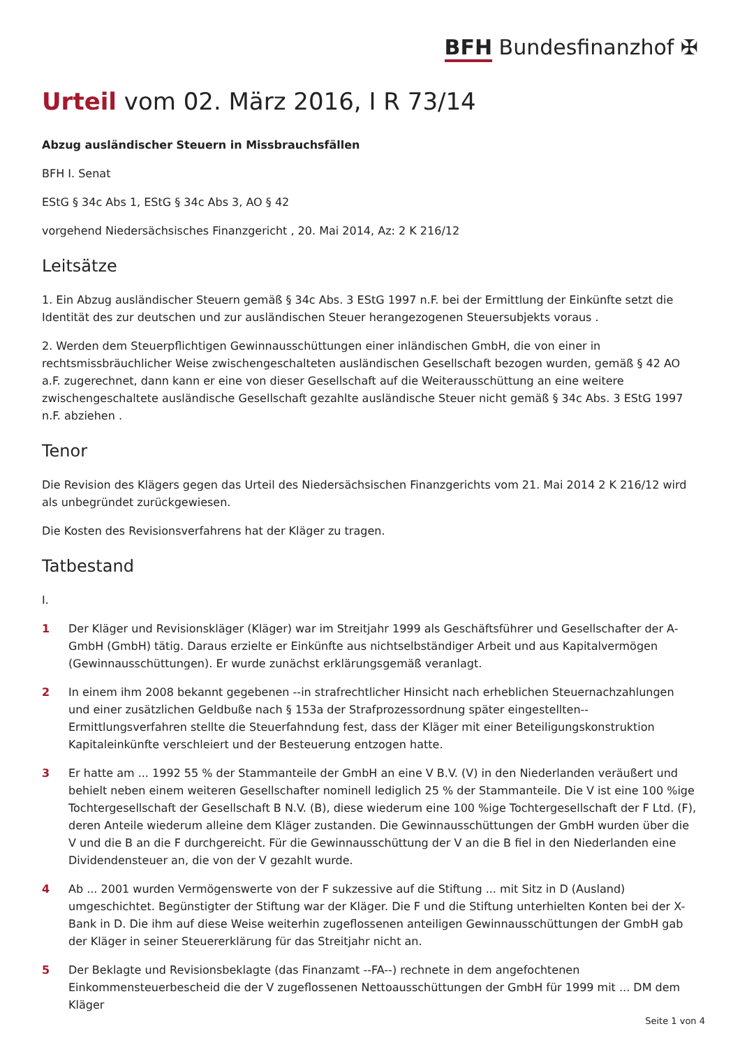BFH Bundesfinanzhof ✠
Urteil vom 02. März 2016, I R 73/14
Abzug ausländischer Steuern in Missbrauchsfällen
BFH I. Senat
EStG § 34c Abs 1, EStG § 34c Abs 3, AO § 42
vorgehend Niedersächsisches Finanzgericht , 20. Mai 2014, Az: 2 K 216/12
Leitsätze
1. Ein Abzug ausländischer Steuern gemäß § 34c Abs. 3 EStG 1997 n.F. bei der Ermittlung der Einkünfte setzt die Identität des zur deutschen und zur ausländischen Steuer herangezogenen Steuersubjekts voraus .
2. Werden dem Steuerpflichtigen Gewinnausschüttungen einer inländischen GmbH, die von einer in rechtsmissbräuchlicher Weise zwischengeschalteten ausländischen Gesellschaft bezogen wurden, gemäß § 42 AO a.F. zugerechnet, dann kann er eine von dieser Gesellschaft auf die Weiterausschüttung an eine weitere zwischengeschaltete ausländische Gesellschaft gezahlte ausländische Steuer nicht gemäß § 34c Abs. 3 EStG 1997 n.F. abziehen .
Tenor
Die Revision des Klägers gegen das Urteil des Niedersächsischen Finanzgerichts vom 21. Mai 2014 2 K 216/12 wird als unbegründet zurückgewiesen.
Die Kosten des Revisionsverfahrens hat der Kläger zu tragen.
Tatbestand
I.
1 Der Kläger und Revisionskläger (Kläger) war im Streitjahr 1999 als Geschäftsführer und Gesellschafter der A-GmbH (GmbH) tätig. Daraus erzielte er Einkünfte aus nichtselbständiger Arbeit und aus Kapitalvermögen (Gewinnausschüttungen). Er wurde zunächst erklärungsgemäß veranlagt.
2 In einem ihm 2008 bekannt gegebenen --in strafrechtlicher Hinsicht nach erheblichen Steuernachzahlungen und einer zusätzlichen Geldbuße nach § 153a der Strafprozessordnung später eingestellten-- Ermittlungsverfahren stellte die Steuerfahndung fest, dass der Kläger mit einer Beteiligungskonstruktion Kapitaleinkünfte verschleiert und der Besteuerung entzogen hatte.
3 Er hatte am ... 1992 55 % der Stammanteile der GmbH an eine V B.V. (V) in den Niederlanden veräußert und behielt neben einem weiteren Gesellschafter nominell lediglich 25 % der Stammanteile. Die V ist eine 100 %ige Tochtergesellschaft der Gesellschaft B N.V. (B), diese wiederum eine 100 %ige Tochtergesellschaft der F Ltd. (F), deren Anteile wiederum alleine dem Kläger zustanden. Die Gewinnausschüttungen der GmbH wurden über die V und die B an die F durchgereicht. Für die Gewinnausschüttung der V an die B fiel in den Niederlanden eine Dividendensteuer an, die von der V gezahlt wurde.
4 Ab ... 2001 wurden Vermögenswerte von der F sukzessive auf die Stiftung ... mit Sitz in D (Ausland) umgeschichtet. Begünstigter der Stiftung war der Kläger. Die F und die Stiftung unterhielten Konten bei der X-Bank in D. Die ihm auf diese Weise weiterhin zugeflossenen anteiligen Gewinnausschüttungen der GmbH gab der Kläger in seiner Steuererklärung für das Streitjahr nicht an.
5 Der Beklagte und Revisionsbeklagte (das Finanzamt --FA--) rechnete in dem angefochtenen Einkommensteuerbescheid die der V zugeflossenen Nettoausschüttungen der GmbH für 1999 mit ... DM dem Kläger
Seite 1 von 4